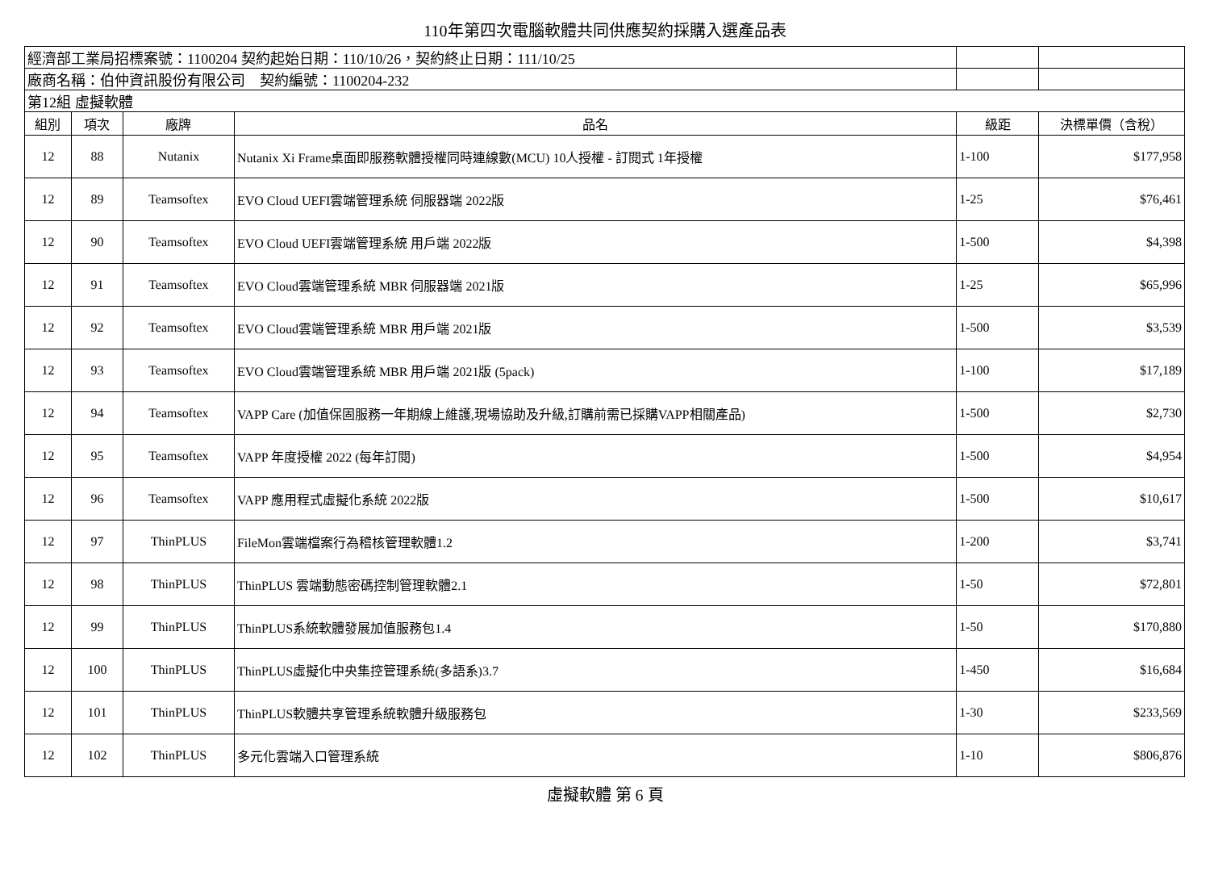110年第四次電腦軟體共同供應契約採購入選產品表
| 經濟部工業局招標案號：1100204 契約起始日期：110/10/26，契約終止日期：111/10/25 | | | | | |
| 廠商名稱：伯仲資訊股份有限公司 契約編號：1100204-232 | | | | | |
| 第12組 虛擬軟體 | | | | | |
| 組別 | 項次 | 廠牌 | 品名 | 級距 | 決標單價（含稅） |
| 12 | 88 | Nutanix | Nutanix Xi Frame桌面即服務軟體授權同時連線數(MCU) 10人授權 - 訂閱式 1年授權 | 1-100 | $177,958 |
| 12 | 89 | Teamsoftex | EVO Cloud UEFI雲端管理系統 伺服器端 2022版 | 1-25 | $76,461 |
| 12 | 90 | Teamsoftex | EVO Cloud UEFI雲端管理系統 用戶端 2022版 | 1-500 | $4,398 |
| 12 | 91 | Teamsoftex | EVO Cloud雲端管理系統 MBR 伺服器端 2021版 | 1-25 | $65,996 |
| 12 | 92 | Teamsoftex | EVO Cloud雲端管理系統 MBR 用戶端 2021版 | 1-500 | $3,539 |
| 12 | 93 | Teamsoftex | EVO Cloud雲端管理系統 MBR 用戶端 2021版 (5pack) | 1-100 | $17,189 |
| 12 | 94 | Teamsoftex | VAPP Care (加值保固服務一年期線上維護,現場協助及升級,訂購前需已採購VAPP相關產品) | 1-500 | $2,730 |
| 12 | 95 | Teamsoftex | VAPP 年度授權 2022 (每年訂閱) | 1-500 | $4,954 |
| 12 | 96 | Teamsoftex | VAPP 應用程式虛擬化系統 2022版 | 1-500 | $10,617 |
| 12 | 97 | ThinPLUS | FileMon雲端檔案行為稽核管理軟體1.2 | 1-200 | $3,741 |
| 12 | 98 | ThinPLUS | ThinPLUS 雲端動態密碼控制管理軟體2.1 | 1-50 | $72,801 |
| 12 | 99 | ThinPLUS | ThinPLUS系統軟體發展加值服務包1.4 | 1-50 | $170,880 |
| 12 | 100 | ThinPLUS | ThinPLUS虛擬化中央集控管理系統(多語系)3.7 | 1-450 | $16,684 |
| 12 | 101 | ThinPLUS | ThinPLUS軟體共享管理系統軟體升級服務包 | 1-30 | $233,569 |
| 12 | 102 | ThinPLUS | 多元化雲端入口管理系統 | 1-10 | $806,876 |
虛擬軟體 第 6 頁